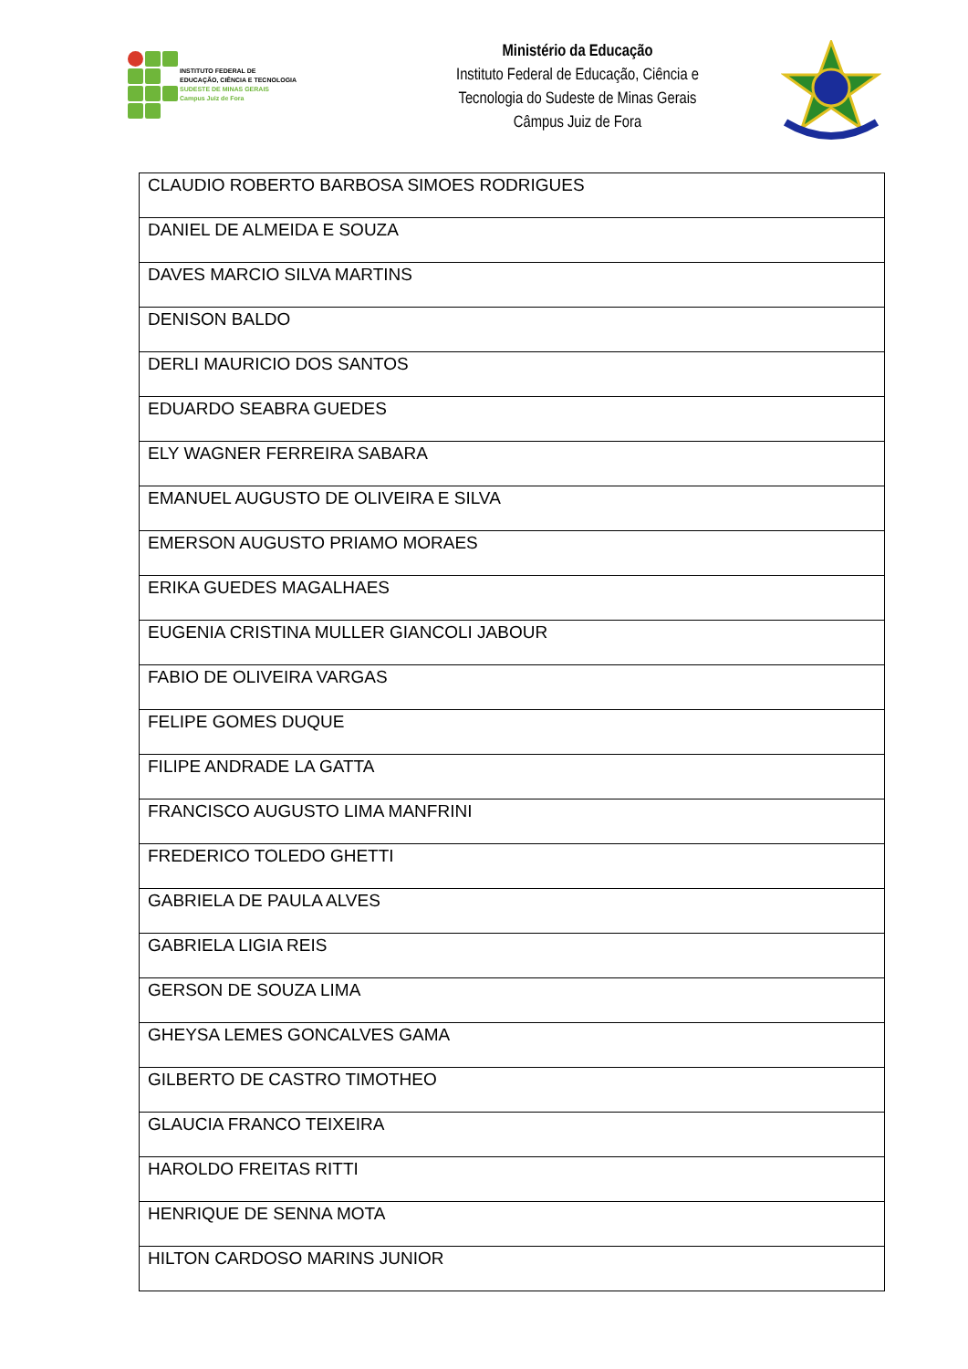INSTITUTO FEDERAL DE
EDUCAÇÃO, CIÊNCIA E TECNOLOGIA
SUDESTE DE MINAS GERAIS
Campus Juiz de Fora
Ministério da Educação
Instituto Federal de Educação, Ciência e
Tecnologia do Sudeste de Minas Gerais
Câmpus Juiz de Fora
| CLAUDIO ROBERTO BARBOSA SIMOES RODRIGUES |
| DANIEL DE ALMEIDA E SOUZA |
| DAVES MARCIO SILVA MARTINS |
| DENISON BALDO |
| DERLI MAURICIO DOS SANTOS |
| EDUARDO SEABRA GUEDES |
| ELY WAGNER FERREIRA SABARA |
| EMANUEL AUGUSTO DE OLIVEIRA E SILVA |
| EMERSON AUGUSTO PRIAMO MORAES |
| ERIKA GUEDES MAGALHAES |
| EUGENIA CRISTINA MULLER GIANCOLI JABOUR |
| FABIO DE OLIVEIRA VARGAS |
| FELIPE GOMES DUQUE |
| FILIPE ANDRADE LA GATTA |
| FRANCISCO AUGUSTO LIMA MANFRINI |
| FREDERICO TOLEDO GHETTI |
| GABRIELA DE PAULA ALVES |
| GABRIELA LIGIA REIS |
| GERSON DE SOUZA LIMA |
| GHEYSA LEMES GONCALVES GAMA |
| GILBERTO DE CASTRO TIMOTHEO |
| GLAUCIA FRANCO TEIXEIRA |
| HAROLDO FREITAS RITTI |
| HENRIQUE DE SENNA MOTA |
| HILTON CARDOSO MARINS JUNIOR |